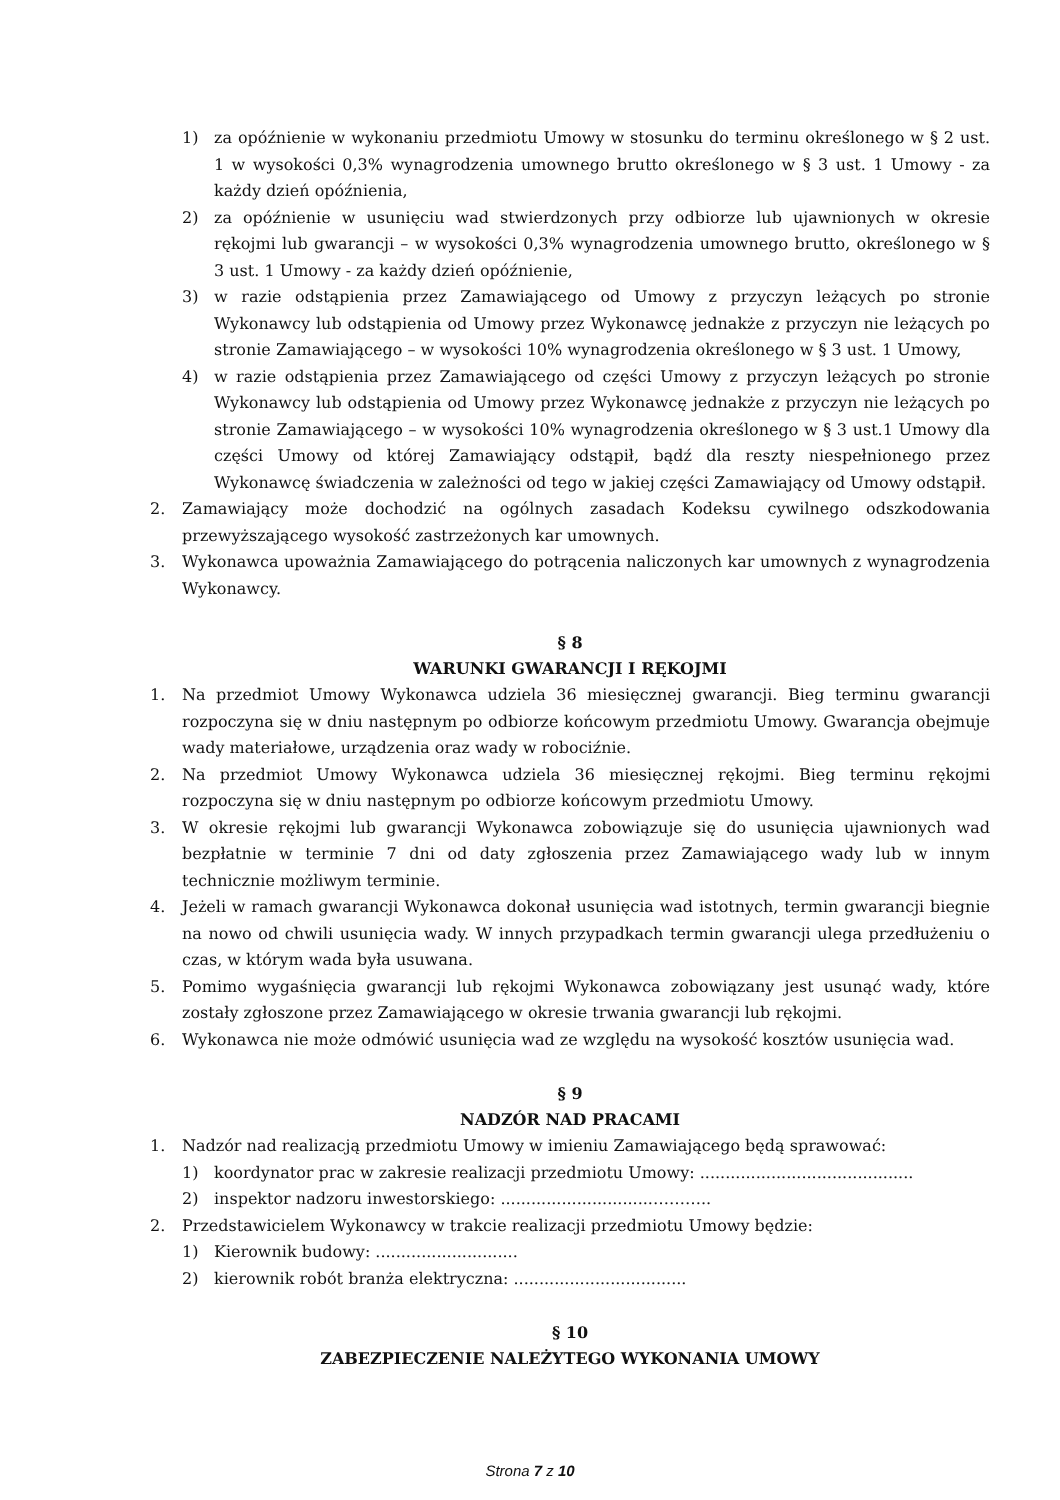1) za opóźnienie w wykonaniu przedmiotu Umowy w stosunku do terminu określonego w § 2 ust. 1 w wysokości 0,3% wynagrodzenia umownego brutto określonego w § 3 ust. 1 Umowy - za każdy dzień opóźnienia,
2) za opóźnienie w usunięciu wad stwierdzonych przy odbiorze lub ujawnionych w okresie rękojmi lub gwarancji – w wysokości 0,3% wynagrodzenia umownego brutto, określonego w § 3 ust. 1 Umowy - za każdy dzień opóźnienie,
3) w razie odstąpienia przez Zamawiającego od Umowy z przyczyn leżących po stronie Wykonawcy lub odstąpienia od Umowy przez Wykonawcę jednakże z przyczyn nie leżących po stronie Zamawiającego – w wysokości 10% wynagrodzenia określonego w § 3 ust. 1 Umowy,
4) w razie odstąpienia przez Zamawiającego od części Umowy z przyczyn leżących po stronie Wykonawcy lub odstąpienia od Umowy przez Wykonawcę jednakże z przyczyn nie leżących po stronie Zamawiającego – w wysokości 10% wynagrodzenia określonego w § 3 ust.1 Umowy dla części Umowy od której Zamawiający odstąpił, bądź dla reszty niespełnionego przez Wykonawcę świadczenia w zależności od tego w jakiej części Zamawiający od Umowy odstąpił.
2. Zamawiający może dochodzić na ogólnych zasadach Kodeksu cywilnego odszkodowania przewyższającego wysokość zastrzeżonych kar umownych.
3. Wykonawca upoważnia Zamawiającego do potrącenia naliczonych kar umownych z wynagrodzenia Wykonawcy.
§ 8
WARUNKI GWARANCJI I RĘKOJMI
1. Na przedmiot Umowy Wykonawca udziela 36 miesięcznej gwarancji. Bieg terminu gwarancji rozpoczyna się w dniu następnym po odbiorze końcowym przedmiotu Umowy. Gwarancja obejmuje wady materiałowe, urządzenia oraz wady w robociźnie.
2. Na przedmiot Umowy Wykonawca udziela 36 miesięcznej rękojmi. Bieg terminu rękojmi rozpoczyna się w dniu następnym po odbiorze końcowym przedmiotu Umowy.
3. W okresie rękojmi lub gwarancji Wykonawca zobowiązuje się do usunięcia ujawnionych wad bezpłatnie w terminie 7 dni od daty zgłoszenia przez Zamawiającego wady lub w innym technicznie możliwym terminie.
4. Jeżeli w ramach gwarancji Wykonawca dokonał usunięcia wad istotnych, termin gwarancji biegnie na nowo od chwili usunięcia wady. W innych przypadkach termin gwarancji ulega przedłużeniu o czas, w którym wada była usuwana.
5. Pomimo wygaśnięcia gwarancji lub rękojmi Wykonawca zobowiązany jest usunąć wady, które zostały zgłoszone przez Zamawiającego w okresie trwania gwarancji lub rękojmi.
6. Wykonawca nie może odmówić usunięcia wad ze względu na wysokość kosztów usunięcia wad.
§ 9
NADZÓR NAD PRACAMI
1. Nadzór nad realizacją przedmiotu Umowy w imieniu Zamawiającego będą sprawować:
1) koordynator prac w zakresie realizacji przedmiotu Umowy: ..........................................
2) inspektor nadzoru inwestorskiego: ..............................………..
2. Przedstawicielem Wykonawcy w trakcie realizacji przedmiotu Umowy będzie:
1) Kierownik budowy: ............................
2) kierownik robót branża elektryczna: ..................................
§ 10
ZABEZPIECZENIE NALEŻYTEGO WYKONANIA UMOWY
Strona 7 z 10